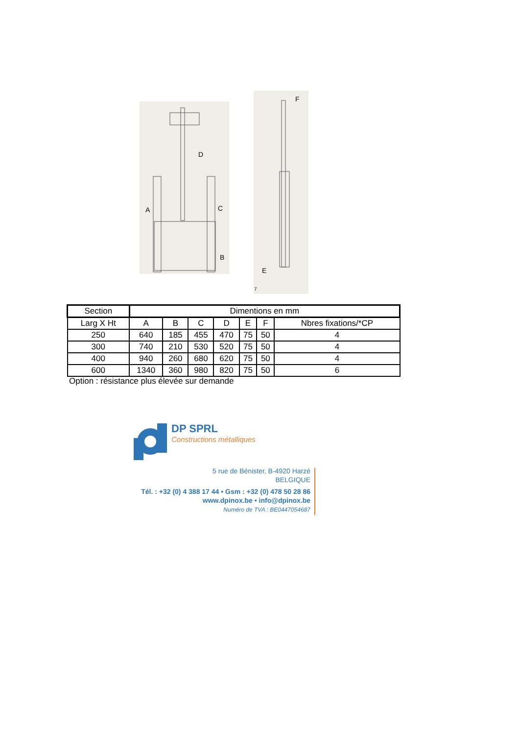D
A
C
B
F
E
7
| Section | Dimentions en mm | | | | | | |
| --- | --- | --- | --- | --- | --- | --- | --- |
| Larg X Ht | A | B | C | D | E | F | Nbres fixations/*CP |
| 250 | 640 | 185 | 455 | 470 | 75 | 50 | 4 |
| 300 | 740 | 210 | 530 | 520 | 75 | 50 | 4 |
| 400 | 940 | 260 | 680 | 620 | 75 | 50 | 4 |
| 600 | 1340 | 360 | 980 | 820 | 75 | 50 | 6 |
Option : résistance plus élevée sur demande
DP SPRL
Constructions métalliques
5 rue de Bénister, B-4920 Harzé
BELGIQUE
Tél. : +32 (0) 4 388 17 44 • Gsm : +32 (0) 478 50 28 86
www.dpinox.be • info@dpinox.be
Numéro de TVA : BE0447054687